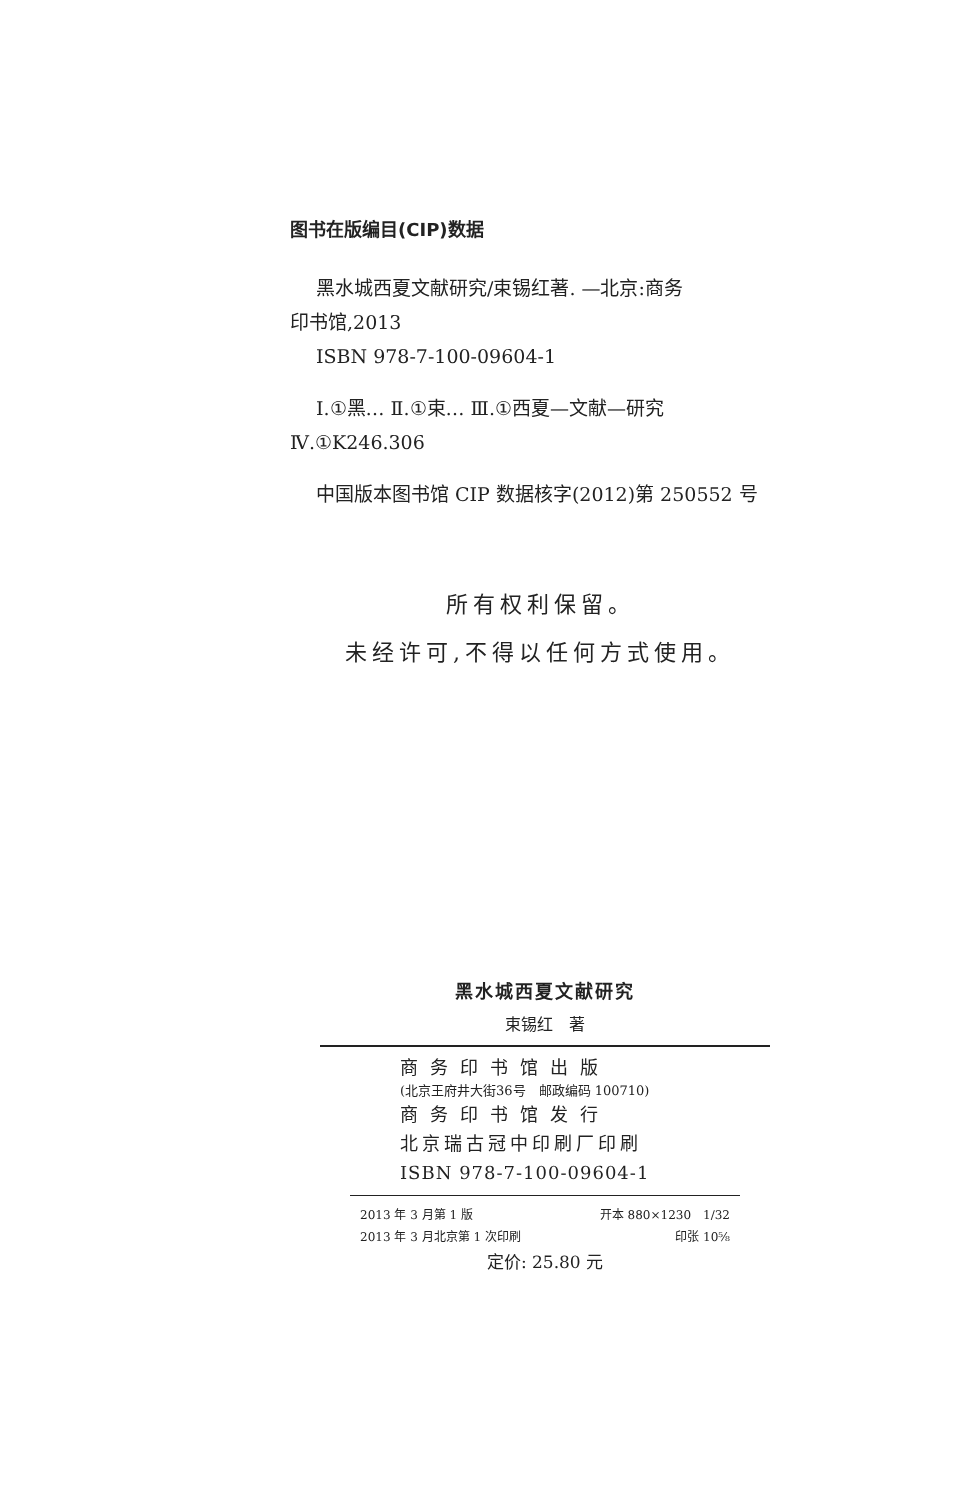图书在版编目(CIP)数据
黑水城西夏文献研究/束锡红著. —北京:商务
印书馆,2013
ISBN 978-7-100-09604-1
Ⅰ.①黑… Ⅱ.①束… Ⅲ.①西夏—文献—研究
Ⅳ.①K246.306
中国版本图书馆 CIP 数据核字(2012)第 250552 号
所有权利保留。
未经许可,不得以任何方式使用。
黑水城西夏文献研究
束锡红　著
商务印书馆出版
(北京王府井大街36号　邮政编码 100710)
商务印书馆发行
北京瑞古冠中印刷厂印刷
ISBN 978-7-100-09604-1
2013 年 3 月第 1 版 开本 880×1230　1/32
2013 年 3 月北京第 1 次印刷 印张 10⅝
定价: 25.80 元